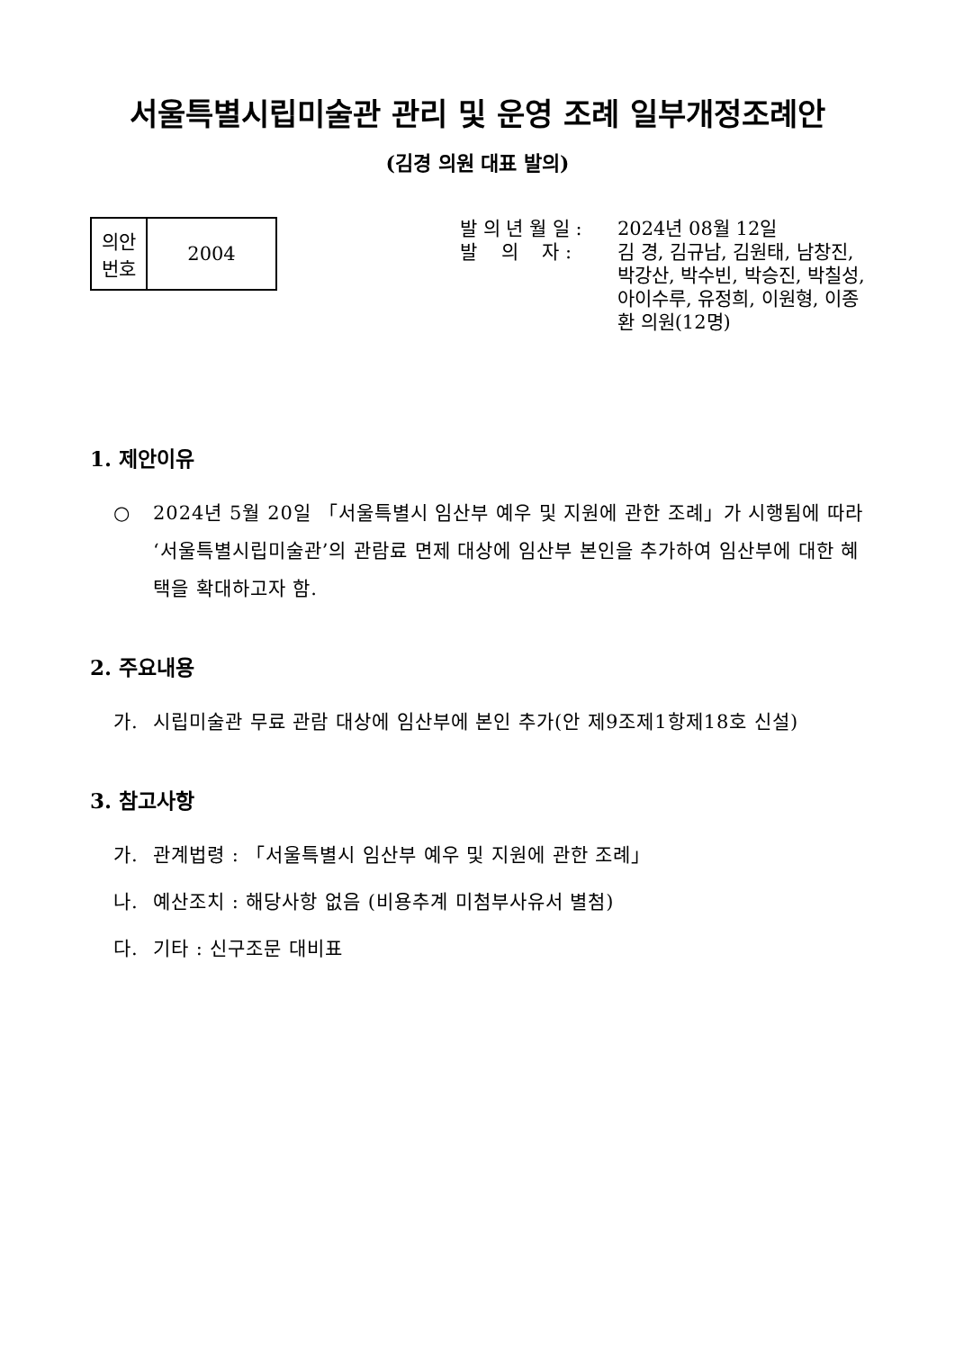서울특별시립미술관 관리 및 운영 조례 일부개정조례안
(김경 의원 대표 발의)
| 의안 번호 | 2004 |
발 의 년 월 일 : 2024년 08월 12일
발 의 자 : 김 경, 김규남, 김원태, 남창진, 박강산, 박수빈, 박승진, 박칠성, 아이수루, 유정희, 이원형, 이종환 의원(12명)
1. 제안이유
○ 2024년 5월 20일 「서울특별시 임산부 예우 및 지원에 관한 조례」가 시행됨에 따라 ‘서울특별시립미술관’의 관람료 면제 대상에 임산부 본인을 추가하여 임산부에 대한 혜택을 확대하고자 함.
2. 주요내용
가. 시립미술관 무료 관람 대상에 임산부에 본인 추가(안 제9조제1항제18호 신설)
3. 참고사항
가. 관계법령 : 「서울특별시 임산부 예우 및 지원에 관한 조례」
나. 예산조치 : 해당사항 없음 (비용추계 미첨부사유서 별첨)
다. 기타 : 신구조문 대비표